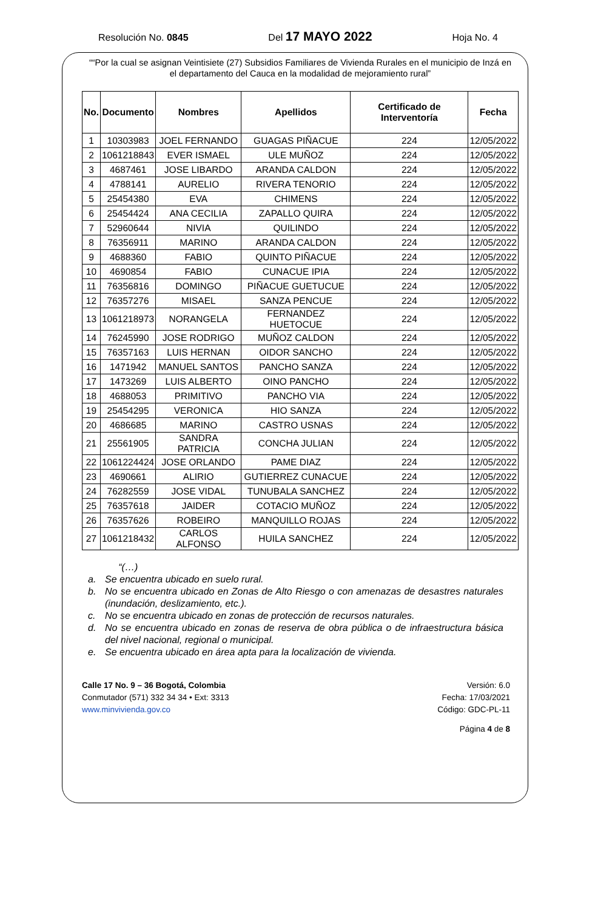Resolución No. 0845 Del 17 MAYO 2022 Hoja No. 4
““Por la cual se asignan Veintisiete (27) Subsidios Familiares de Vivienda Rurales en el municipio de Inzá en el departamento del Cauca en la modalidad de mejoramiento rural”
| No. | Documento | Nombres | Apellidos | Certificado de Interventoría | Fecha |
| --- | --- | --- | --- | --- | --- |
| 1 | 10303983 | JOEL FERNANDO | GUAGAS PIÑACUE | 224 | 12/05/2022 |
| 2 | 1061218843 | EVER ISMAEL | ULE MUÑOZ | 224 | 12/05/2022 |
| 3 | 4687461 | JOSE LIBARDO | ARANDA CALDON | 224 | 12/05/2022 |
| 4 | 4788141 | AURELIO | RIVERA TENORIO | 224 | 12/05/2022 |
| 5 | 25454380 | EVA | CHIMENS | 224 | 12/05/2022 |
| 6 | 25454424 | ANA CECILIA | ZAPALLO QUIRA | 224 | 12/05/2022 |
| 7 | 52960644 | NIVIA | QUILINDO | 224 | 12/05/2022 |
| 8 | 76356911 | MARINO | ARANDA CALDON | 224 | 12/05/2022 |
| 9 | 4688360 | FABIO | QUINTO PIÑACUE | 224 | 12/05/2022 |
| 10 | 4690854 | FABIO | CUNACUE IPIA | 224 | 12/05/2022 |
| 11 | 76356816 | DOMINGO | PIÑACUE GUETUCUE | 224 | 12/05/2022 |
| 12 | 76357276 | MISAEL | SANZA PENCUE | 224 | 12/05/2022 |
| 13 | 1061218973 | NORANGELA | FERNANDEZ HUETOCUE | 224 | 12/05/2022 |
| 14 | 76245990 | JOSE RODRIGO | MUÑOZ CALDON | 224 | 12/05/2022 |
| 15 | 76357163 | LUIS HERNAN | OIDOR SANCHO | 224 | 12/05/2022 |
| 16 | 1471942 | MANUEL SANTOS | PANCHO SANZA | 224 | 12/05/2022 |
| 17 | 1473269 | LUIS ALBERTO | OINO PANCHO | 224 | 12/05/2022 |
| 18 | 4688053 | PRIMITIVO | PANCHO VIA | 224 | 12/05/2022 |
| 19 | 25454295 | VERONICA | HIO SANZA | 224 | 12/05/2022 |
| 20 | 4686685 | MARINO | CASTRO USNAS | 224 | 12/05/2022 |
| 21 | 25561905 | SANDRA PATRICIA | CONCHA JULIAN | 224 | 12/05/2022 |
| 22 | 1061224424 | JOSE ORLANDO | PAME DIAZ | 224 | 12/05/2022 |
| 23 | 4690661 | ALIRIO | GUTIERREZ CUNACUE | 224 | 12/05/2022 |
| 24 | 76282559 | JOSE VIDAL | TUNUBALA SANCHEZ | 224 | 12/05/2022 |
| 25 | 76357618 | JAIDER | COTACIO MUÑOZ | 224 | 12/05/2022 |
| 26 | 76357626 | ROBEIRO | MANQUILLO ROJAS | 224 | 12/05/2022 |
| 27 | 1061218432 | CARLOS ALFONSO | HUILA SANCHEZ | 224 | 12/05/2022 |
“(…)
a. Se encuentra ubicado en suelo rural.
b. No se encuentra ubicado en Zonas de Alto Riesgo o con amenazas de desastres naturales (inundación, deslizamiento, etc.).
c. No se encuentra ubicado en zonas de protección de recursos naturales.
d. No se encuentra ubicado en zonas de reserva de obra pública o de infraestructura básica del nivel nacional, regional o municipal.
e. Se encuentra ubicado en área apta para la localización de vivienda.
Calle 17 No. 9 – 36 Bogotá, Colombia
Conmutador (571) 332 34 34 • Ext: 3313
www.minvivienda.gov.co
Versión: 6.0
Fecha: 17/03/2021
Código: GDC-PL-11
Página 4 de 8